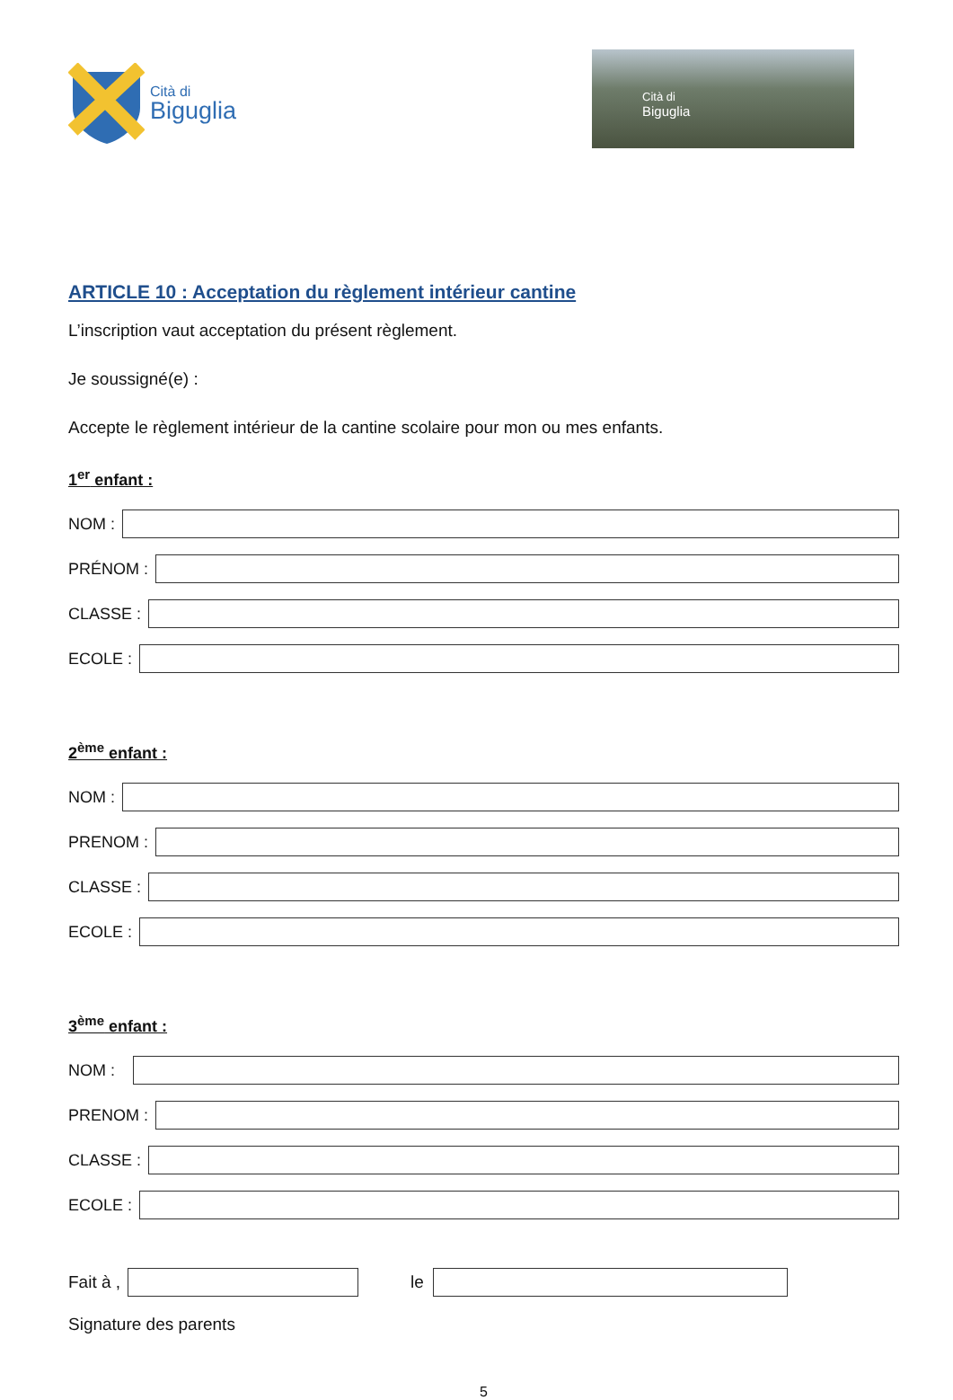Cità di
Biguglia
Cità di
Biguglia
ARTICLE 10 : Acceptation du règlement intérieur cantine
L’inscription vaut acceptation du présent règlement.
Je soussigné(e) :
Accepte le règlement intérieur de la cantine scolaire pour mon ou mes enfants.
1<sup>er</sup> enfant :
NOM :
PRÉNOM :
CLASSE :
ECOLE :
2<sup>ème</sup> enfant :
NOM :
PRENOM :
CLASSE :
ECOLE :
3<sup>ème</sup> enfant :
NOM :
PRENOM :
CLASSE :
ECOLE :
Fait à ,
le
Signature des parents
5